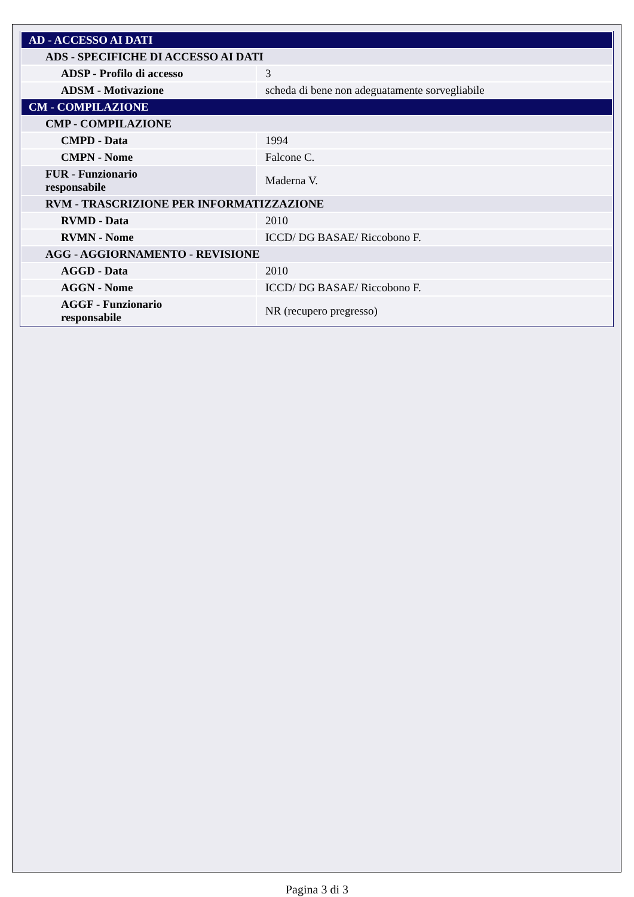| AD - ACCESSO AI DATI | |
| ADS - SPECIFICHE DI ACCESSO AI DATI | |
| ADSP - Profilo di accesso | 3 |
| ADSM - Motivazione | scheda di bene non adeguatamente sorvegliabile |
| CM - COMPILAZIONE | |
| CMP - COMPILAZIONE | |
| CMPD - Data | 1994 |
| CMPN - Nome | Falcone C. |
| FUR - Funzionario responsabile | Maderna V. |
| RVM - TRASCRIZIONE PER INFORMATIZZAZIONE | |
| RVMD - Data | 2010 |
| RVMN - Nome | ICCD/ DG BASAE/ Riccobono F. |
| AGG - AGGIORNAMENTO - REVISIONE | |
| AGGD - Data | 2010 |
| AGGN - Nome | ICCD/ DG BASAE/ Riccobono F. |
| AGGF - Funzionario responsabile | NR (recupero pregresso) |
Pagina 3 di 3